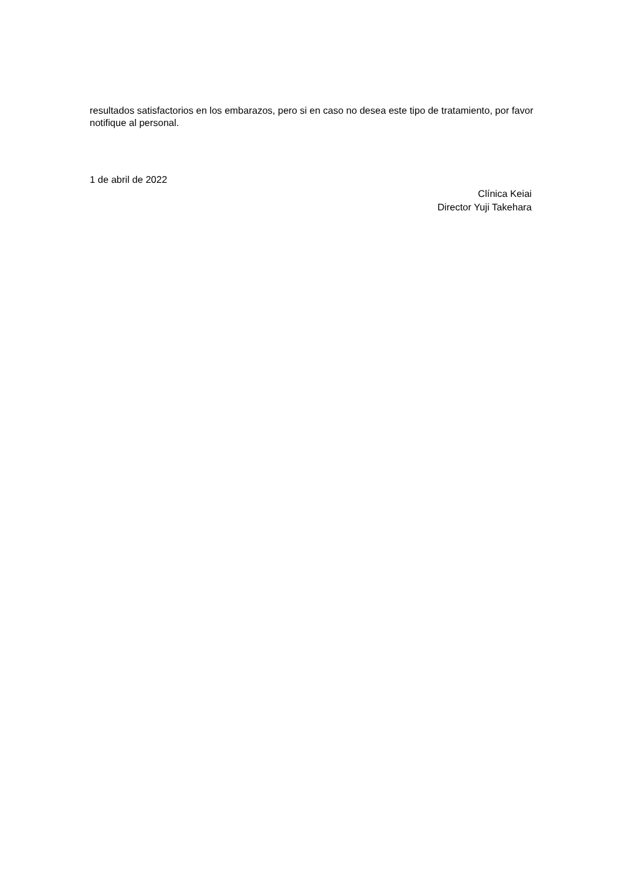resultados satisfactorios en los embarazos, pero si en caso no desea este tipo de tratamiento, por favor notifique al personal.
1 de abril de 2022
Clínica Keiai
Director Yuji Takehara